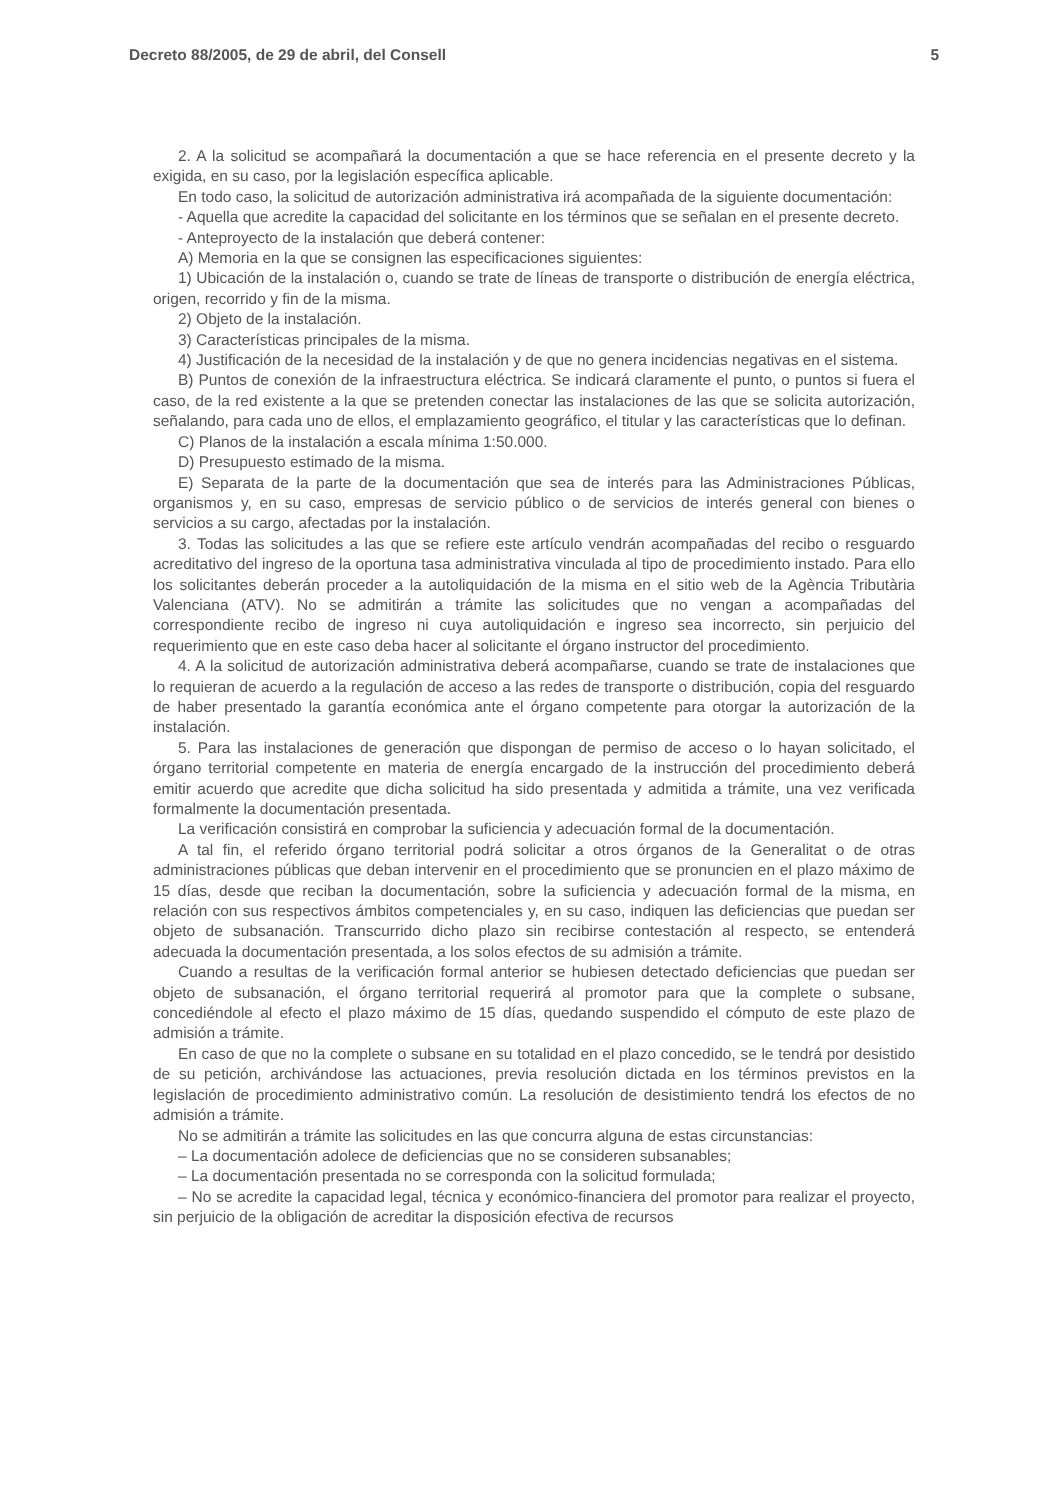Decreto 88/2005, de 29 de abril, del Consell 5
2. A la solicitud se acompañará la documentación a que se hace referencia en el presente decreto y la exigida, en su caso, por la legislación específica aplicable.
En todo caso, la solicitud de autorización administrativa irá acompañada de la siguiente documentación:
- Aquella que acredite la capacidad del solicitante en los términos que se señalan en el presente decreto.
- Anteproyecto de la instalación que deberá contener:
A) Memoria en la que se consignen las especificaciones siguientes:
1) Ubicación de la instalación o, cuando se trate de líneas de transporte o distribución de energía eléctrica, origen, recorrido y fin de la misma.
2) Objeto de la instalación.
3) Características principales de la misma.
4) Justificación de la necesidad de la instalación y de que no genera incidencias negativas en el sistema.
B) Puntos de conexión de la infraestructura eléctrica. Se indicará claramente el punto, o puntos si fuera el caso, de la red existente a la que se pretenden conectar las instalaciones de las que se solicita autorización, señalando, para cada uno de ellos, el emplazamiento geográfico, el titular y las características que lo definan.
C) Planos de la instalación a escala mínima 1:50.000.
D) Presupuesto estimado de la misma.
E) Separata de la parte de la documentación que sea de interés para las Administraciones Públicas, organismos y, en su caso, empresas de servicio público o de servicios de interés general con bienes o servicios a su cargo, afectadas por la instalación.
3. Todas las solicitudes a las que se refiere este artículo vendrán acompañadas del recibo o resguardo acreditativo del ingreso de la oportuna tasa administrativa vinculada al tipo de procedimiento instado. Para ello los solicitantes deberán proceder a la autoliquidación de la misma en el sitio web de la Agència Tributària Valenciana (ATV). No se admitirán a trámite las solicitudes que no vengan a acompañadas del correspondiente recibo de ingreso ni cuya autoliquidación e ingreso sea incorrecto, sin perjuicio del requerimiento que en este caso deba hacer al solicitante el órgano instructor del procedimiento.
4. A la solicitud de autorización administrativa deberá acompañarse, cuando se trate de instalaciones que lo requieran de acuerdo a la regulación de acceso a las redes de transporte o distribución, copia del resguardo de haber presentado la garantía económica ante el órgano competente para otorgar la autorización de la instalación.
5. Para las instalaciones de generación que dispongan de permiso de acceso o lo hayan solicitado, el órgano territorial competente en materia de energía encargado de la instrucción del procedimiento deberá emitir acuerdo que acredite que dicha solicitud ha sido presentada y admitida a trámite, una vez verificada formalmente la documentación presentada.
La verificación consistirá en comprobar la suficiencia y adecuación formal de la documentación.
A tal fin, el referido órgano territorial podrá solicitar a otros órganos de la Generalitat o de otras administraciones públicas que deban intervenir en el procedimiento que se pronuncien en el plazo máximo de 15 días, desde que reciban la documentación, sobre la suficiencia y adecuación formal de la misma, en relación con sus respectivos ámbitos competenciales y, en su caso, indiquen las deficiencias que puedan ser objeto de subsanación. Transcurrido dicho plazo sin recibirse contestación al respecto, se entenderá adecuada la documentación presentada, a los solos efectos de su admisión a trámite.
Cuando a resultas de la verificación formal anterior se hubiesen detectado deficiencias que puedan ser objeto de subsanación, el órgano territorial requerirá al promotor para que la complete o subsane, concediéndole al efecto el plazo máximo de 15 días, quedando suspendido el cómputo de este plazo de admisión a trámite.
En caso de que no la complete o subsane en su totalidad en el plazo concedido, se le tendrá por desistido de su petición, archivándose las actuaciones, previa resolución dictada en los términos previstos en la legislación de procedimiento administrativo común. La resolución de desistimiento tendrá los efectos de no admisión a trámite.
No se admitirán a trámite las solicitudes en las que concurra alguna de estas circunstancias:
– La documentación adolece de deficiencias que no se consideren subsanables;
– La documentación presentada no se corresponda con la solicitud formulada;
– No se acredite la capacidad legal, técnica y económico-financiera del promotor para realizar el proyecto, sin perjuicio de la obligación de acreditar la disposición efectiva de recursos